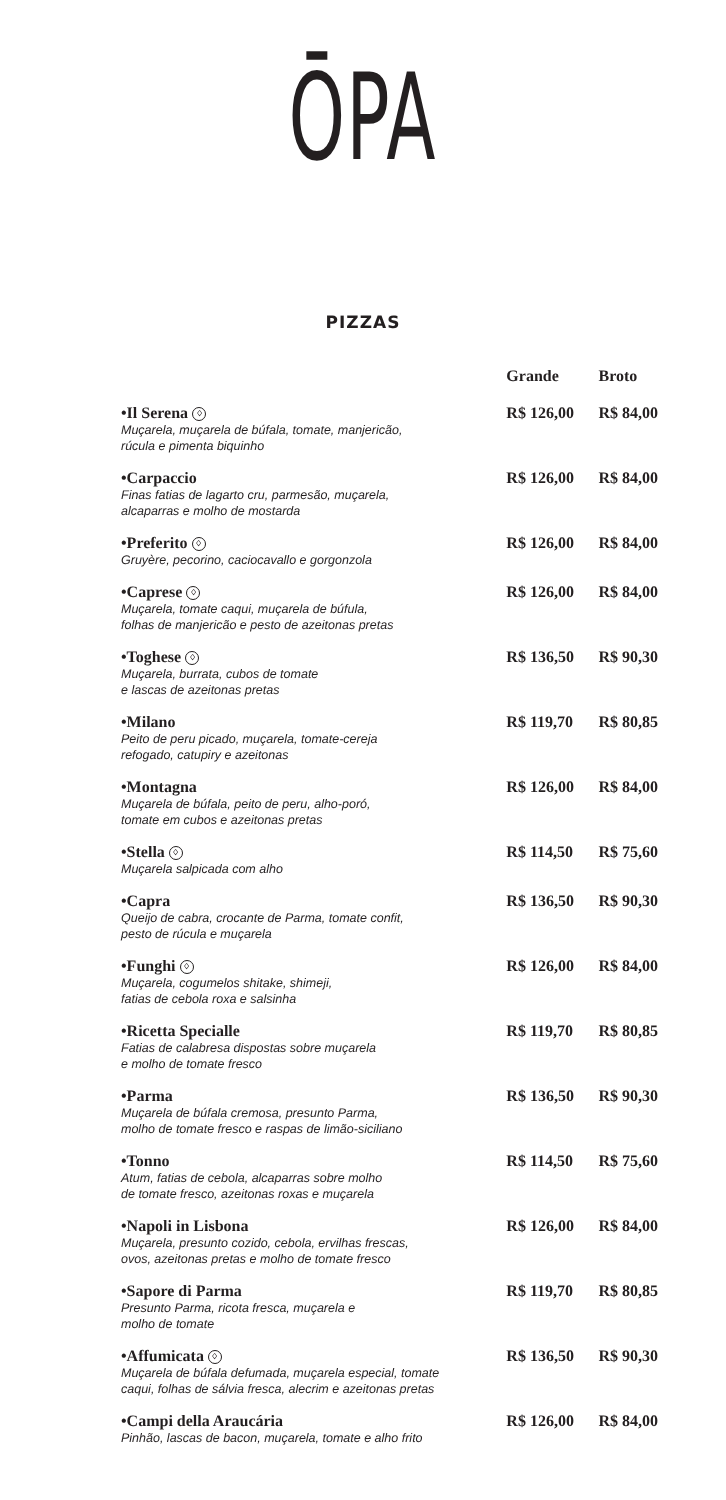ŌPA
PIZZAS
| | Grande | Broto |
| --- | --- | --- |
| •Il Serena ♢ Muçarela, muçarela de búfala, tomate, manjericão, rúcula e pimenta biquinho | R$ 126,00 | R$ 84,00 |
| •Carpaccio Finas fatias de lagarto cru, parmesão, muçarela, alcaparras e molho de mostarda | R$ 126,00 | R$ 84,00 |
| •Preferito ♢ Gruyère, pecorino, caciocavallo e gorgonzola | R$ 126,00 | R$ 84,00 |
| •Caprese ♢ Muçarela, tomate caqui, muçarela de búfula, folhas de manjericão e pesto de azeitonas pretas | R$ 126,00 | R$ 84,00 |
| •Toghese ♢ Muçarela, burrata, cubos de tomate e lascas de azeitonas pretas | R$ 136,50 | R$ 90,30 |
| •Milano Peito de peru picado, muçarela, tomate-cereja refogado, catupiry e azeitonas | R$ 119,70 | R$ 80,85 |
| •Montagna Muçarela de búfala, peito de peru, alho-poró, tomate em cubos e azeitonas pretas | R$ 126,00 | R$ 84,00 |
| •Stella ♢ Muçarela salpicada com alho | R$ 114,50 | R$ 75,60 |
| •Capra Queijo de cabra, crocante de Parma, tomate confit, pesto de rúcula e muçarela | R$ 136,50 | R$ 90,30 |
| •Funghi ♢ Muçarela, cogumelos shitake, shimeji, fatias de cebola roxa e salsinha | R$ 126,00 | R$ 84,00 |
| •Ricetta Specialle Fatias de calabresa dispostas sobre muçarela e molho de tomate fresco | R$ 119,70 | R$ 80,85 |
| •Parma Muçarela de búfala cremosa, presunto Parma, molho de tomate fresco e raspas de limão-siciliano | R$ 136,50 | R$ 90,30 |
| •Tonno Atum, fatias de cebola, alcaparras sobre molho de tomate fresco, azeitonas roxas e muçarela | R$ 114,50 | R$ 75,60 |
| •Napoli in Lisbona Muçarela, presunto cozido, cebola, ervilhas frescas, ovos, azeitonas pretas e molho de tomate fresco | R$ 126,00 | R$ 84,00 |
| •Sapore di Parma Presunto Parma, ricota fresca, muçarela e molho de tomate | R$ 119,70 | R$ 80,85 |
| •Affumicata ♢ Muçarela de búfala defumada, muçarela especial, tomate caqui, folhas de sálvia fresca, alecrim e azeitonas pretas | R$ 136,50 | R$ 90,30 |
| •Campi della Araucária Pinhão, lascas de bacon, muçarela, tomate e alho frito | R$ 126,00 | R$ 84,00 |